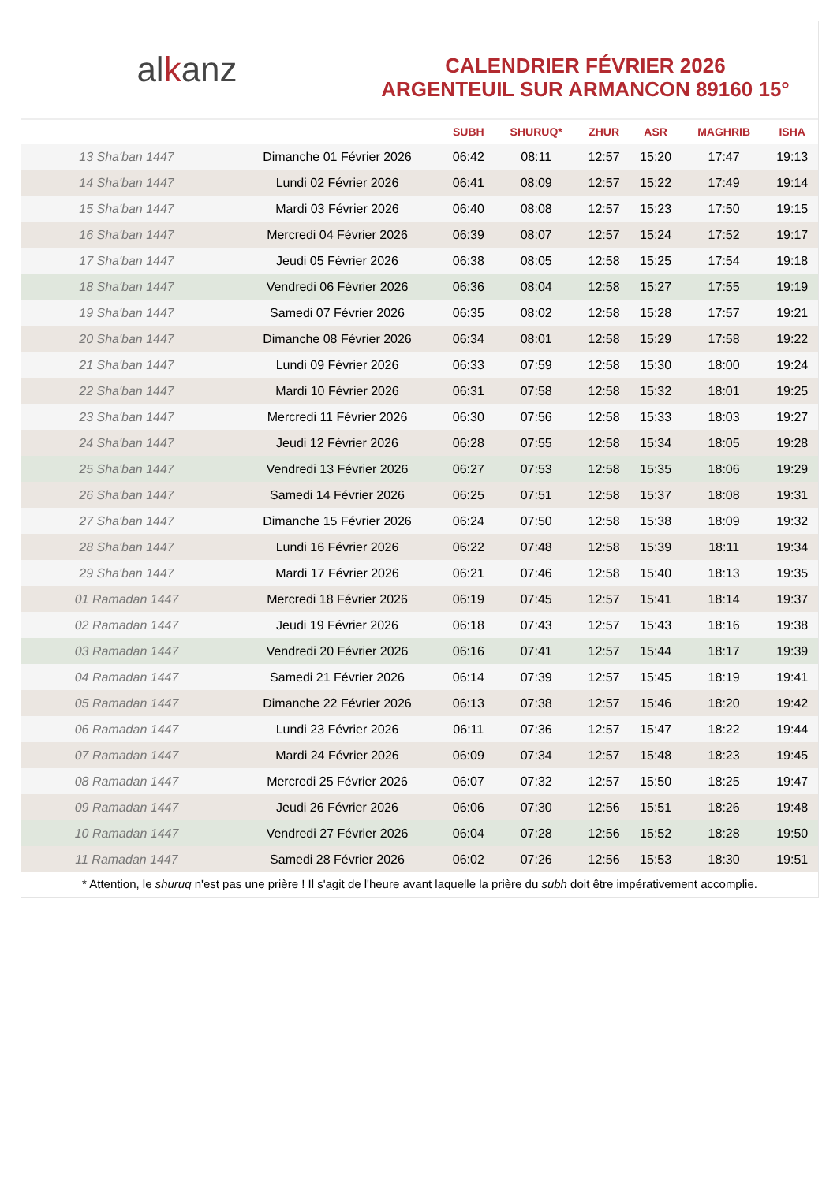alkanz
CALENDRIER FÉVRIER 2026
ARGENTEUIL SUR ARMANCON 89160 15°
| | | SUBH | SHURUQ* | ZHUR | ASR | MAGHRIB | ISHA |
| --- | --- | --- | --- | --- | --- | --- | --- |
| 13 Sha'ban 1447 | Dimanche 01 Février 2026 | 06:42 | 08:11 | 12:57 | 15:20 | 17:47 | 19:13 |
| 14 Sha'ban 1447 | Lundi 02 Février 2026 | 06:41 | 08:09 | 12:57 | 15:22 | 17:49 | 19:14 |
| 15 Sha'ban 1447 | Mardi 03 Février 2026 | 06:40 | 08:08 | 12:57 | 15:23 | 17:50 | 19:15 |
| 16 Sha'ban 1447 | Mercredi 04 Février 2026 | 06:39 | 08:07 | 12:57 | 15:24 | 17:52 | 19:17 |
| 17 Sha'ban 1447 | Jeudi 05 Février 2026 | 06:38 | 08:05 | 12:58 | 15:25 | 17:54 | 19:18 |
| 18 Sha'ban 1447 | Vendredi 06 Février 2026 | 06:36 | 08:04 | 12:58 | 15:27 | 17:55 | 19:19 |
| 19 Sha'ban 1447 | Samedi 07 Février 2026 | 06:35 | 08:02 | 12:58 | 15:28 | 17:57 | 19:21 |
| 20 Sha'ban 1447 | Dimanche 08 Février 2026 | 06:34 | 08:01 | 12:58 | 15:29 | 17:58 | 19:22 |
| 21 Sha'ban 1447 | Lundi 09 Février 2026 | 06:33 | 07:59 | 12:58 | 15:30 | 18:00 | 19:24 |
| 22 Sha'ban 1447 | Mardi 10 Février 2026 | 06:31 | 07:58 | 12:58 | 15:32 | 18:01 | 19:25 |
| 23 Sha'ban 1447 | Mercredi 11 Février 2026 | 06:30 | 07:56 | 12:58 | 15:33 | 18:03 | 19:27 |
| 24 Sha'ban 1447 | Jeudi 12 Février 2026 | 06:28 | 07:55 | 12:58 | 15:34 | 18:05 | 19:28 |
| 25 Sha'ban 1447 | Vendredi 13 Février 2026 | 06:27 | 07:53 | 12:58 | 15:35 | 18:06 | 19:29 |
| 26 Sha'ban 1447 | Samedi 14 Février 2026 | 06:25 | 07:51 | 12:58 | 15:37 | 18:08 | 19:31 |
| 27 Sha'ban 1447 | Dimanche 15 Février 2026 | 06:24 | 07:50 | 12:58 | 15:38 | 18:09 | 19:32 |
| 28 Sha'ban 1447 | Lundi 16 Février 2026 | 06:22 | 07:48 | 12:58 | 15:39 | 18:11 | 19:34 |
| 29 Sha'ban 1447 | Mardi 17 Février 2026 | 06:21 | 07:46 | 12:58 | 15:40 | 18:13 | 19:35 |
| 01 Ramadan 1447 | Mercredi 18 Février 2026 | 06:19 | 07:45 | 12:57 | 15:41 | 18:14 | 19:37 |
| 02 Ramadan 1447 | Jeudi 19 Février 2026 | 06:18 | 07:43 | 12:57 | 15:43 | 18:16 | 19:38 |
| 03 Ramadan 1447 | Vendredi 20 Février 2026 | 06:16 | 07:41 | 12:57 | 15:44 | 18:17 | 19:39 |
| 04 Ramadan 1447 | Samedi 21 Février 2026 | 06:14 | 07:39 | 12:57 | 15:45 | 18:19 | 19:41 |
| 05 Ramadan 1447 | Dimanche 22 Février 2026 | 06:13 | 07:38 | 12:57 | 15:46 | 18:20 | 19:42 |
| 06 Ramadan 1447 | Lundi 23 Février 2026 | 06:11 | 07:36 | 12:57 | 15:47 | 18:22 | 19:44 |
| 07 Ramadan 1447 | Mardi 24 Février 2026 | 06:09 | 07:34 | 12:57 | 15:48 | 18:23 | 19:45 |
| 08 Ramadan 1447 | Mercredi 25 Février 2026 | 06:07 | 07:32 | 12:57 | 15:50 | 18:25 | 19:47 |
| 09 Ramadan 1447 | Jeudi 26 Février 2026 | 06:06 | 07:30 | 12:56 | 15:51 | 18:26 | 19:48 |
| 10 Ramadan 1447 | Vendredi 27 Février 2026 | 06:04 | 07:28 | 12:56 | 15:52 | 18:28 | 19:50 |
| 11 Ramadan 1447 | Samedi 28 Février 2026 | 06:02 | 07:26 | 12:56 | 15:53 | 18:30 | 19:51 |
* Attention, le shuruq n'est pas une prière ! Il s'agit de l'heure avant laquelle la prière du subh doit être impérativement accomplie.